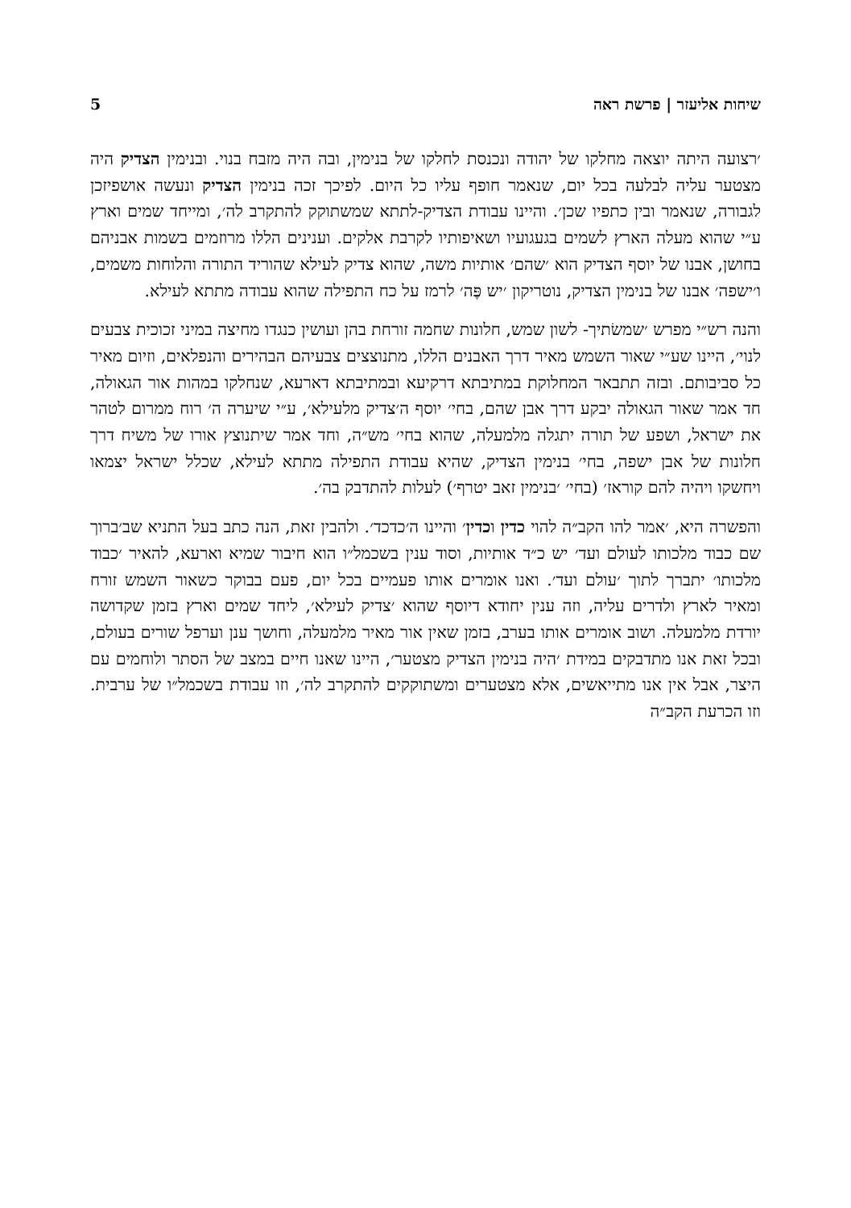שיחות אליעזר | פרשת ראה 5
׳רצועה היתה יוצאה מחלקו של יהודה ונכנסת לחלקו של בנימין, ובה היה מזבח בנוי. ובנימין הצדיק היה מצטער עליה לבלעה בכל יום, שנאמר חופף עליו כל היום. לפיכך זכה בנימין הצדיק ונעשה אושפיזכן לגבורה, שנאמר ובין כתפיו שכן׳. והיינו עבודת הצדיק-לתתא שמשתוקק להתקרב לה׳, ומייחד שמים וארץ ע״י שהוא מעלה הארץ לשמים בגעגועיו ושאיפותיו לקרבת אלקים. וענינים הללו מרוזמים בשמות אבניהם בחושן, אבנו של יוסף הצדיק הוא ׳שהם׳ אותיות משה, שהוא צדיק לעילא שהוריד התורה והלוחות משמים, ו׳ישפה׳ אבנו של בנימין הצדיק, נוטריקון ׳יש פֶּה׳ לרמז על כח התפילה שהוא עבודה מתתא לעילא.
והנה רש״י מפרש ׳שמשׂתיך- לשון שמש, חלונות שחמה זורחת בהן ועושין כנגדו מחיצה במיני זכוכית צבעים לנוי׳, היינו שע״י שאור השמש מאיר דרך האבנים הללו, מתנוצצים צבעיהם הבהירים והנפלאים, וזיום מאיר כל סביבותם. ובזה תתבאר המחלוקת במתיבתא דרקיעא ובמתיבתא דארעא, שנחלקו במהות אור הגאולה, חד אמר שאור הגאולה יבקע דרך אבן שהם, בחי׳ יוסף ה׳צדיק מלעילא׳, ע״י שיערה ה׳ רוח ממרום לטהר את ישראל, ושפע של תורה יתגלה מלמעלה, שהוא בחי׳ מש״ה, וחד אמר שיתנוצץ אורו של משיח דרך חלונות של אבן ישפה, בחי׳ בנימין הצדיק, שהיא עבודת התפילה מתתא לעילא, שכלל ישראל יצמאו ויחשקו ויהיה להם קוראז׳ (בחי׳ ׳בנימין זאב יטרף׳) לעלות להתדבק בה׳.
והפשרה היא, ׳אמר להו הקב״ה להוי כדין וכדין׳ והיינו ה׳כדכד׳. ולהבין זאת, הנה כתב בעל התניא שב׳ברוך שם כבוד מלכותו לעולם ועד׳ יש כ״ד אותיות, וסוד ענין בשכמל״ו הוא חיבור שמיא וארעא, להאיר ׳כבוד מלכותו׳ יתברך לתוך ׳עולם ועד׳. ואנו אומרים אותו פעמיים בכל יום, פעם בבוקר כשאור השמש זורח ומאיר לארץ ולדרים עליה, וזה ענין יחודא דיוסף שהוא ׳צדיק לעילא׳, ליחד שמים וארץ בזמן שקדושה יורדת מלמעלה. ושוב אומרים אותו בערב, בזמן שאין אור מאיר מלמעלה, וחושך ענן וערפל שורים בעולם, ובכל זאת אנו מתדבקים במידת ׳היה בנימין הצדיק מצטער׳, היינו שאנו חיים במצב של הסתר ולוחמים עם היצר, אבל אין אנו מתייאשים, אלא מצטערים ומשתוקקים להתקרב לה׳, וזו עבודת בשכמל״ו של ערבית. וזו הכרעת הקב״ה